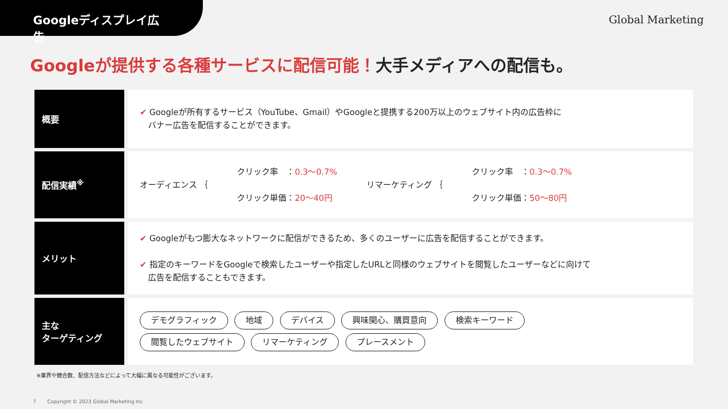Googleディスプレイ広告
Global Marketing
Googleが提供する各種サービスに配信可能！大手メディアへの配信も。
| 概要 | ✔ Googleが所有するサービス（YouTube、Gmail）やGoogleと提携する200万以上のウェブサイト内の広告枠に バナー広告を配信することができます。 |
| 配信実績<sup>※</sup> | オーディエンス ｛ クリック率 ： 0.3〜0.7% クリック単価： 20〜40円 リマーケティング ｛ クリック率 ： 0.3〜0.7% クリック単価： 50〜80円 |
| メリット | ✔ Googleがもつ膨大なネットワークに配信ができるため、多くのユーザーに広告を配信することができます。 ✔ 指定のキーワードをGoogleで検索したユーザーや指定したURLと同様のウェブサイトを閲覧したユーザーなどに向けて 広告を配信することもできます。 |
| 主な ターゲティング | デモグラフィック 地域 デバイス 興味関心、購買意向 検索キーワード 閲覧したウェブサイト リマーケティング プレースメント |
※業界や競合数、配信方法などによって大幅に異なる可能性がございます。
7 　　Copyright © 2023 Global Marketing Inc